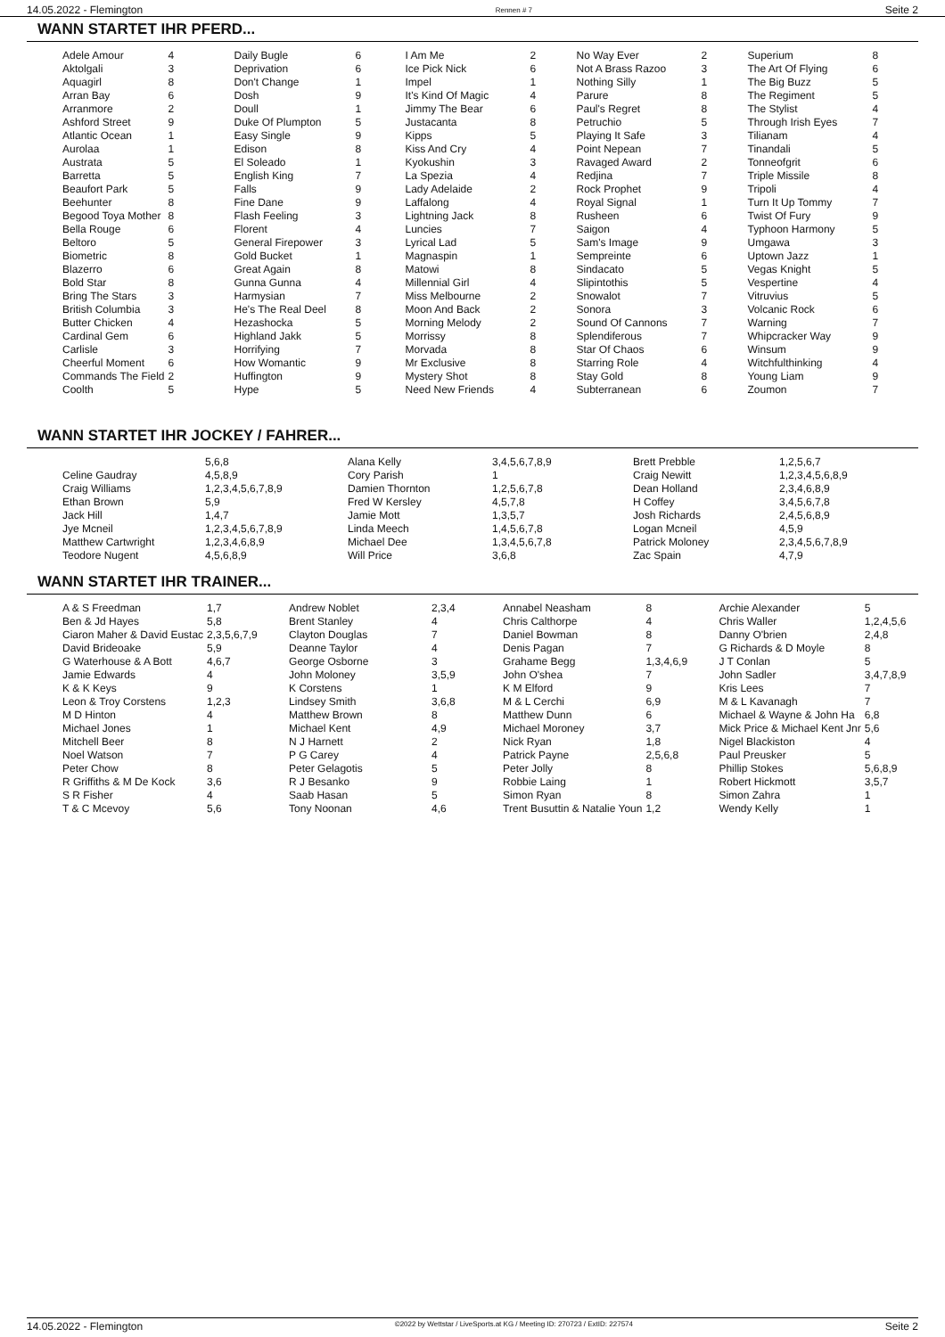14.05.2022 - Flemington Rennen # 7 Seite 2
WANN STARTET IHR PFERD...
| Adele Amour | 4 | Daily Bugle | 6 | I Am Me | 2 | No Way Ever | 2 | Superium | 8 |
| Aktolgali | 3 | Deprivation | 6 | Ice Pick Nick | 6 | Not A Brass Razoo | 3 | The Art Of Flying | 6 |
| Aquagirl | 8 | Don't Change | 1 | Impel | 1 | Nothing Silly | 1 | The Big Buzz | 5 |
| Arran Bay | 6 | Dosh | 9 | It's Kind Of Magic | 4 | Parure | 8 | The Regiment | 5 |
| Arranmore | 2 | Doull | 1 | Jimmy The Bear | 6 | Paul's Regret | 8 | The Stylist | 4 |
| Ashford Street | 9 | Duke Of Plumpton | 5 | Justacanta | 8 | Petruchio | 5 | Through Irish Eyes | 7 |
| Atlantic Ocean | 1 | Easy Single | 9 | Kipps | 5 | Playing It Safe | 3 | Tilianam | 4 |
| Aurolaa | 1 | Edison | 8 | Kiss And Cry | 4 | Point Nepean | 7 | Tinandali | 5 |
| Austrata | 5 | El Soleado | 1 | Kyokushin | 3 | Ravaged Award | 2 | Tonneofgrit | 6 |
| Barretta | 5 | English King | 7 | La Spezia | 4 | Redjina | 7 | Triple Missile | 8 |
| Beaufort Park | 5 | Falls | 9 | Lady Adelaide | 2 | Rock Prophet | 9 | Tripoli | 4 |
| Beehunter | 8 | Fine Dane | 9 | Laffalong | 4 | Royal Signal | 1 | Turn It Up Tommy | 7 |
| Begood Toya Mother | 8 | Flash Feeling | 3 | Lightning Jack | 8 | Rusheen | 6 | Twist Of Fury | 9 |
| Bella Rouge | 6 | Florent | 4 | Luncies | 7 | Saigon | 4 | Typhoon Harmony | 5 |
| Beltoro | 5 | General Firepower | 3 | Lyrical Lad | 5 | Sam's Image | 9 | Umgawa | 3 |
| Biometric | 8 | Gold Bucket | 1 | Magnaspin | 1 | Sempreinte | 6 | Uptown Jazz | 1 |
| Blazerro | 6 | Great Again | 8 | Matowi | 8 | Sindacato | 5 | Vegas Knight | 5 |
| Bold Star | 8 | Gunna Gunna | 4 | Millennial Girl | 4 | Slipintothis | 5 | Vespertine | 4 |
| Bring The Stars | 3 | Harmysian | 7 | Miss Melbourne | 2 | Snowalot | 7 | Vitruvius | 5 |
| British Columbia | 3 | He's The Real Deel | 8 | Moon And Back | 2 | Sonora | 3 | Volcanic Rock | 6 |
| Butter Chicken | 4 | Hezashocka | 5 | Morning Melody | 2 | Sound Of Cannons | 7 | Warning | 7 |
| Cardinal Gem | 6 | Highland Jakk | 5 | Morrissy | 8 | Splendiferous | 7 | Whipcracker Way | 9 |
| Carlisle | 3 | Horrifying | 7 | Morvada | 8 | Star Of Chaos | 6 | Winsum | 9 |
| Cheerful Moment | 6 | How Womantic | 9 | Mr Exclusive | 8 | Starring Role | 4 | Witchfulthinking | 4 |
| Commands The Field | 2 | Huffington | 9 | Mystery Shot | 8 | Stay Gold | 8 | Young Liam | 9 |
| Coolth | 5 | Hype | 5 | Need New Friends | 4 | Subterranean | 6 | Zoumon | 7 |
WANN STARTET IHR JOCKEY / FAHRER...
| | 5,6,8 | Alana Kelly | 3,4,5,6,7,8,9 | Brett Prebble | 1,2,5,6,7 |
| Celine Gaudray | 4,5,8,9 | Cory Parish | 1 | Craig Newitt | 1,2,3,4,5,6,8,9 |
| Craig Williams | 1,2,3,4,5,6,7,8,9 | Damien Thornton | 1,2,5,6,7,8 | Dean Holland | 2,3,4,6,8,9 |
| Ethan Brown | 5,9 | Fred W Kersley | 4,5,7,8 | H Coffey | 3,4,5,6,7,8 |
| Jack Hill | 1,4,7 | Jamie Mott | 1,3,5,7 | Josh Richards | 2,4,5,6,8,9 |
| Jye Mcneil | 1,2,3,4,5,6,7,8,9 | Linda Meech | 1,4,5,6,7,8 | Logan Mcneil | 4,5,9 |
| Matthew Cartwright | 1,2,3,4,6,8,9 | Michael Dee | 1,3,4,5,6,7,8 | Patrick Moloney | 2,3,4,5,6,7,8,9 |
| Teodore Nugent | 4,5,6,8,9 | Will Price | 3,6,8 | Zac Spain | 4,7,9 |
WANN STARTET IHR TRAINER...
| A & S Freedman | 1,7 | Andrew Noblet | 2,3,4 | Annabel Neasham | 8 | Archie Alexander | 5 |
| Ben & Jd Hayes | 5,8 | Brent Stanley | 4 | Chris Calthorpe | 4 | Chris Waller | 1,2,4,5,6 |
| Ciaron Maher & David Eustac | 2,3,5,6,7,9 | Clayton Douglas | 7 | Daniel Bowman | 8 | Danny O'brien | 2,4,8 |
| David Brideoake | 5,9 | Deanne Taylor | 4 | Denis Pagan | 7 | G Richards & D Moyle | 8 |
| G Waterhouse & A Bott | 4,6,7 | George Osborne | 3 | Grahame Begg | 1,3,4,6,9 | J T Conlan | 5 |
| Jamie Edwards | 4 | John Moloney | 3,5,9 | John O'shea | 7 | John Sadler | 3,4,7,8,9 |
| K & K Keys | 9 | K Corstens | 1 | K M Elford | 9 | Kris Lees | 7 |
| Leon & Troy Corstens | 1,2,3 | Lindsey Smith | 3,6,8 | M & L Cerchi | 6,9 | M & L Kavanagh | 7 |
| M D Hinton | 4 | Matthew Brown | 8 | Matthew Dunn | 6 | Michael & Wayne & John Ha | 6,8 |
| Michael Jones | 1 | Michael Kent | 4,9 | Michael Moroney | 3,7 | Mick Price & Michael Kent Jnr | 5,6 |
| Mitchell Beer | 8 | N J Harnett | 2 | Nick Ryan | 1,8 | Nigel Blackiston | 4 |
| Noel Watson | 7 | P G Carey | 4 | Patrick Payne | 2,5,6,8 | Paul Preusker | 5 |
| Peter Chow | 8 | Peter Gelagotis | 5 | Peter Jolly | 8 | Phillip Stokes | 5,6,8,9 |
| R Griffiths & M De Kock | 3,6 | R J Besanko | 9 | Robbie Laing | 1 | Robert Hickmott | 3,5,7 |
| S R Fisher | 4 | Saab Hasan | 5 | Simon Ryan | 8 | Simon Zahra | 1 |
| T & C Mcevoy | 5,6 | Tony Noonan | 4,6 | Trent Busuttin & Natalie Youn | 1,2 | Wendy Kelly | 1 |
14.05.2022 - Flemington ©2022 by Wettstar / LiveSports.at KG / Meeting ID: 270723 / ExtID: 227574 Seite 2